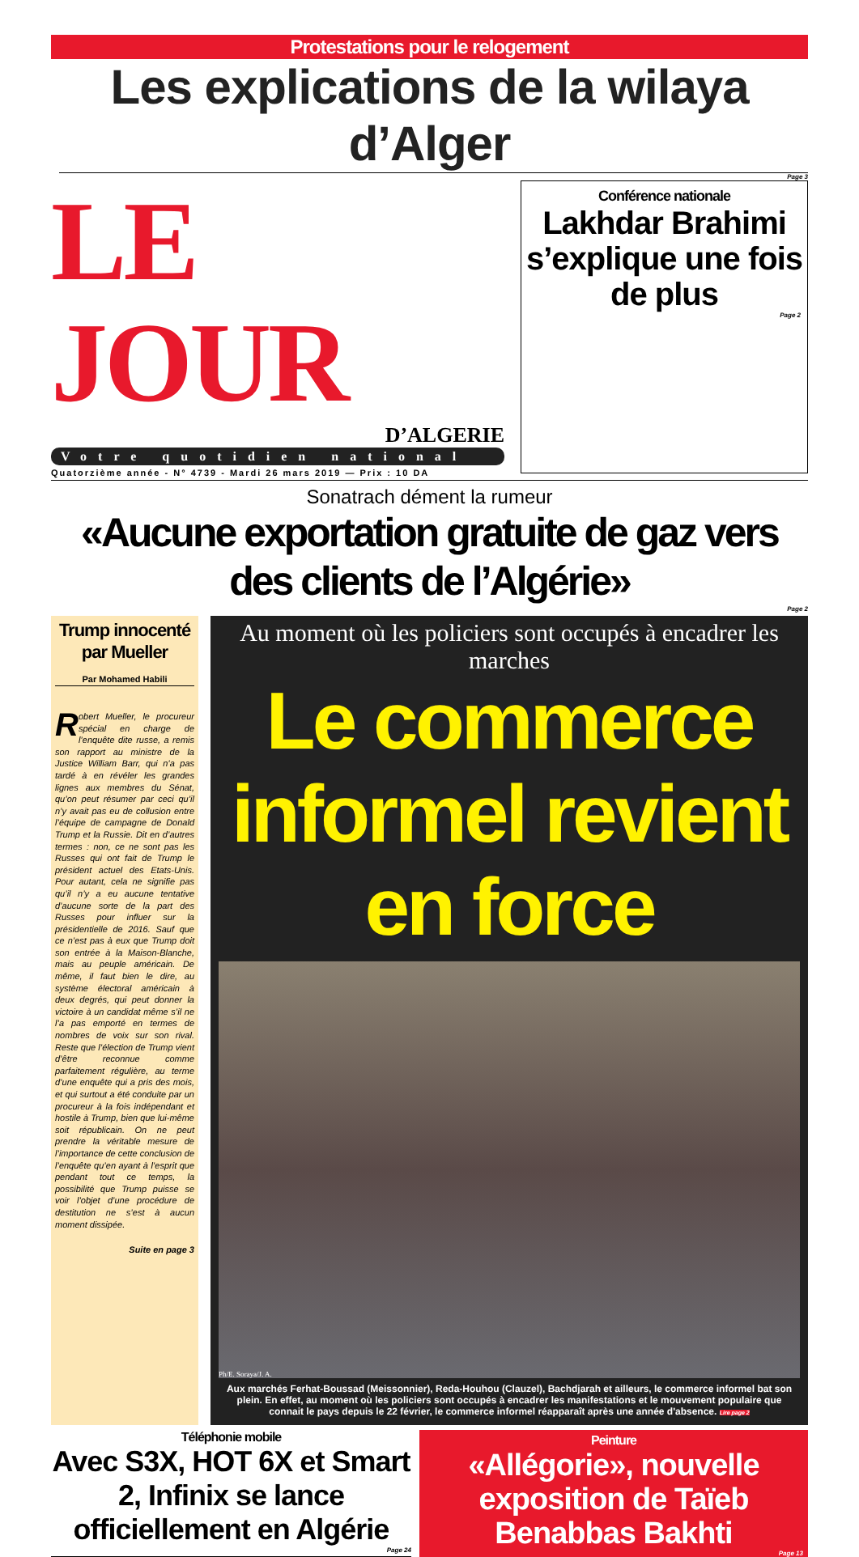Protestations pour le relogement
Les explications de la wilaya d’Alger
Page 3
LE JOUR
D’ALGERIE
Votre quotidien national
Quatorzième année - N° 4739 - Mardi 26 mars 2019 — Prix : 10 DA
Conférence nationale
Lakhdar Brahimi s’explique une fois de plus
Page 2
Sonatrach dément la rumeur
«Aucune exportation gratuite de gaz vers des clients de l’Algérie»
Page 2
Trump innocenté par Mueller
Par Mohamed Habili
Robert Mueller, le procureur spécial en charge de l’enquête dite russe, a remis son rapport au ministre de la Justice William Barr, qui n’a pas tardé à en révéler les grandes lignes aux membres du Sénat, qu’on peut résumer par ceci qu’il n’y avait pas eu de collusion entre l’équipe de campagne de Donald Trump et la Russie. Dit en d’autres termes : non, ce ne sont pas les Russes qui ont fait de Trump le président actuel des Etats-Unis. Pour autant, cela ne signifie pas qu’il n’y a eu aucune tentative d’aucune sorte de la part des Russes pour influer sur la présidentielle de 2016. Sauf que ce n’est pas à eux que Trump doit son entrée à la Maison-Blanche, mais au peuple américain. De même, il faut bien le dire, au système électoral américain à deux degrés, qui peut donner la victoire à un candidat même s’il ne l’a pas emporté en termes de nombres de voix sur son rival. Reste que l’élection de Trump vient d’être reconnue comme parfaitement régulière, au terme d’une enquête qui a pris des mois, et qui surtout a été conduite par un procureur à la fois indépendant et hostile à Trump, bien que lui-même soit républicain. On ne peut prendre la véritable mesure de l’importance de cette conclusion de l’enquête qu’en ayant à l’esprit que pendant tout ce temps, la possibilité que Trump puisse se voir l’objet d’une procédure de destitution ne s’est à aucun moment dissipée.
Suite en page 3
Au moment où les policiers sont occupés à encadrer les marches
Le commerce informel revient en force
Ph/E. Soraya/J. A.
Aux marchés Ferhat-Boussad (Meissonnier), Reda-Houhou (Clauzel), Bachdjarah et ailleurs, le commerce informel bat son plein. En effet, au moment où les policiers sont occupés à encadrer les manifestations et le mouvement populaire que connait le pays depuis le 22 février, le commerce informel réapparaît après une année d'absence. Lire page 2
Téléphonie mobile
Avec S3X, HOT 6X et Smart 2, Infinix se lance officiellement en Algérie
Page 24
Peinture
«Allégorie», nouvelle exposition de Taïeb Benabbas Bakhti
Page 13